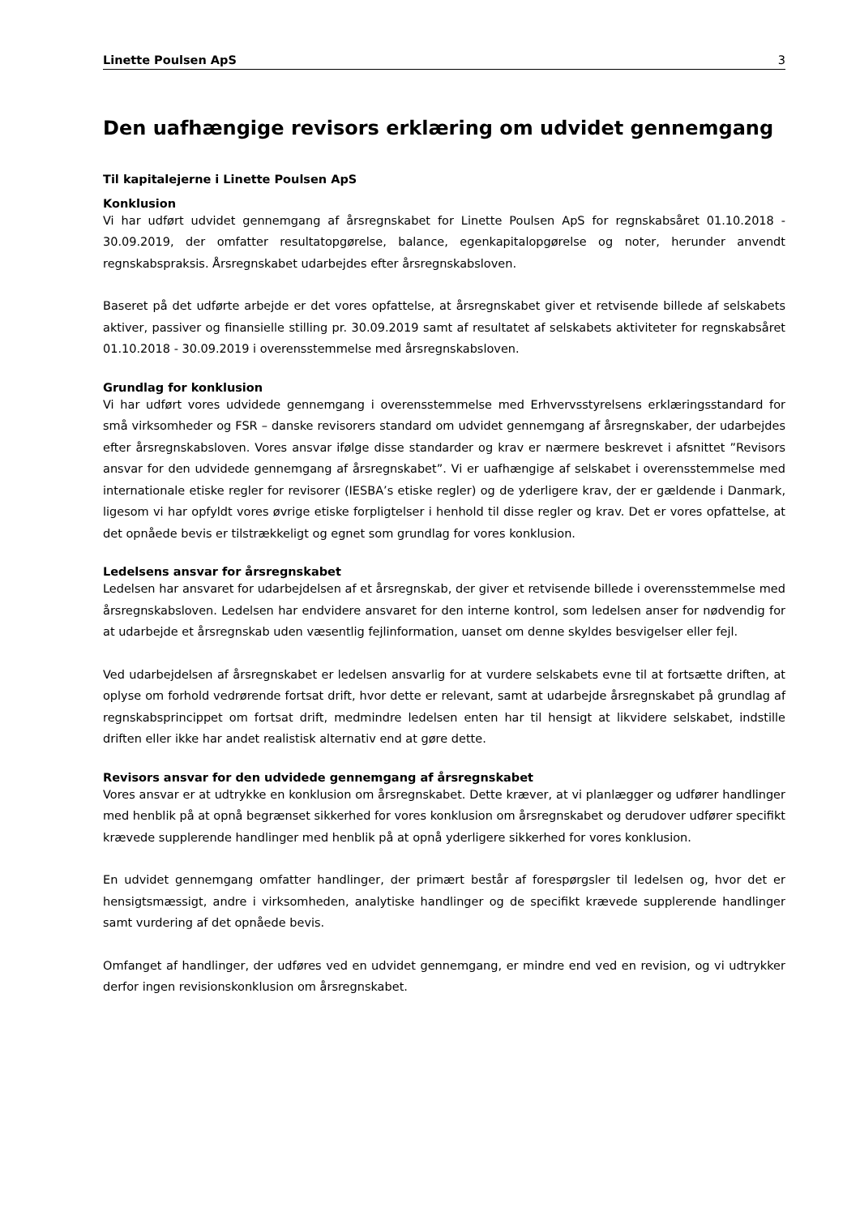Linette Poulsen ApS 3
Den uafhængige revisors erklæring om udvidet gennemgang
Til kapitalejerne i Linette Poulsen ApS
Konklusion
Vi har udført udvidet gennemgang af årsregnskabet for Linette Poulsen ApS for regnskabsåret 01.10.2018 - 30.09.2019, der omfatter resultatopgørelse, balance, egenkapitalopgørelse og noter, herunder anvendt regnskabspraksis. Årsregnskabet udarbejdes efter årsregnskabsloven.
Baseret på det udførte arbejde er det vores opfattelse, at årsregnskabet giver et retvisende billede af selskabets aktiver, passiver og finansielle stilling pr. 30.09.2019 samt af resultatet af selskabets aktiviteter for regnskabsåret 01.10.2018 - 30.09.2019 i overensstemmelse med årsregnskabsloven.
Grundlag for konklusion
Vi har udført vores udvidede gennemgang i overensstemmelse med Erhvervsstyrelsens erklæringsstandard for små virksomheder og FSR – danske revisorers standard om udvidet gennemgang af årsregnskaber, der udarbejdes efter årsregnskabsloven. Vores ansvar ifølge disse standarder og krav er nærmere beskrevet i afsnittet ”Revisors ansvar for den udvidede gennemgang af årsregnskabet”. Vi er uafhængige af selskabet i overensstemmelse med internationale etiske regler for revisorer (IESBA’s etiske regler) og de yderligere krav, der er gældende i Danmark, ligesom vi har opfyldt vores øvrige etiske forpligtelser i henhold til disse regler og krav. Det er vores opfattelse, at det opnåede bevis er tilstrækkeligt og egnet som grundlag for vores konklusion.
Ledelsens ansvar for årsregnskabet
Ledelsen har ansvaret for udarbejdelsen af et årsregnskab, der giver et retvisende billede i overensstemmelse med årsregnskabsloven. Ledelsen har endvidere ansvaret for den interne kontrol, som ledelsen anser for nødvendig for at udarbejde et årsregnskab uden væsentlig fejlinformation, uanset om denne skyldes besvigelser eller fejl.
Ved udarbejdelsen af årsregnskabet er ledelsen ansvarlig for at vurdere selskabets evne til at fortsætte driften, at oplyse om forhold vedrørende fortsat drift, hvor dette er relevant, samt at udarbejde årsregnskabet på grundlag af regnskabsprincippet om fortsat drift, medmindre ledelsen enten har til hensigt at likvidere selskabet, indstille driften eller ikke har andet realistisk alternativ end at gøre dette.
Revisors ansvar for den udvidede gennemgang af årsregnskabet
Vores ansvar er at udtrykke en konklusion om årsregnskabet. Dette kræver, at vi planlægger og udfører handlinger med henblik på at opnå begrænset sikkerhed for vores konklusion om årsregnskabet og derudover udfører specifikt krævede supplerende handlinger med henblik på at opnå yderligere sikkerhed for vores konklusion.
En udvidet gennemgang omfatter handlinger, der primært består af forespørgsler til ledelsen og, hvor det er hensigtsmæssigt, andre i virksomheden, analytiske handlinger og de specifikt krævede supplerende handlinger samt vurdering af det opnåede bevis.
Omfanget af handlinger, der udføres ved en udvidet gennemgang, er mindre end ved en revision, og vi udtrykker derfor ingen revisionskonklusion om årsregnskabet.